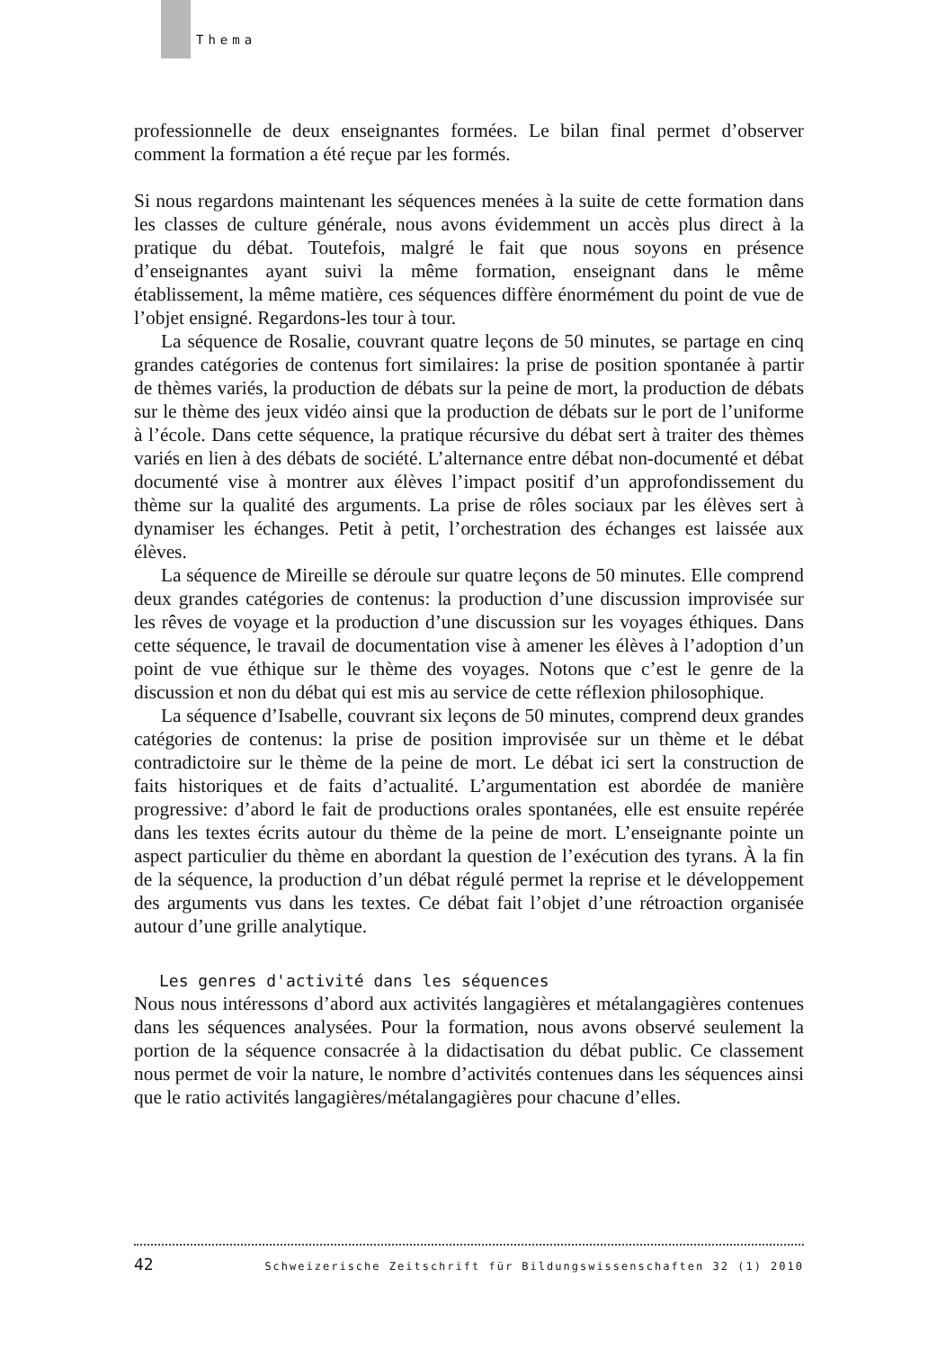Thema
professionnelle de deux enseignantes formées. Le bilan final permet d’observer comment la formation a été reçue par les formés.
Si nous regardons maintenant les séquences menées à la suite de cette formation dans les classes de culture générale, nous avons évidemment un accès plus direct à la pratique du débat. Toutefois, malgré le fait que nous soyons en présence d’enseignantes ayant suivi la même formation, enseignant dans le même établissement, la même matière, ces séquences diffère énormément du point de vue de l’objet ensigné. Regardons-les tour à tour.
La séquence de Rosalie, couvrant quatre leçons de 50 minutes, se partage en cinq grandes catégories de contenus fort similaires: la prise de position spontanée à partir de thèmes variés, la production de débats sur la peine de mort, la production de débats sur le thème des jeux vidéo ainsi que la production de débats sur le port de l’uniforme à l’école. Dans cette séquence, la pratique récursive du débat sert à traiter des thèmes variés en lien à des débats de société. L’alternance entre débat non-documenté et débat documenté vise à montrer aux élèves l’impact positif d’un approfondissement du thème sur la qualité des arguments. La prise de rôles sociaux par les élèves sert à dynamiser les échanges. Petit à petit, l’orchestration des échanges est laissée aux élèves.
La séquence de Mireille se déroule sur quatre leçons de 50 minutes. Elle comprend deux grandes catégories de contenus: la production d’une discussion improvisée sur les rêves de voyage et la production d’une discussion sur les voyages éthiques. Dans cette séquence, le travail de documentation vise à amener les élèves à l’adoption d’un point de vue éthique sur le thème des voyages. Notons que c’est le genre de la discussion et non du débat qui est mis au service de cette réflexion philosophique.
La séquence d’Isabelle, couvrant six leçons de 50 minutes, comprend deux grandes catégories de contenus: la prise de position improvisée sur un thème et le débat contradictoire sur le thème de la peine de mort. Le débat ici sert la construction de faits historiques et de faits d’actualité. L’argumentation est abordée de manière progressive: d’abord le fait de productions orales spontanées, elle est ensuite repérée dans les textes écrits autour du thème de la peine de mort. L’enseignante pointe un aspect particulier du thème en abordant la question de l’exécution des tyrans. À la fin de la séquence, la production d’un débat régulé permet la reprise et le développement des arguments vus dans les textes. Ce débat fait l’objet d’une rétroaction organisée autour d’une grille analytique.
Les genres d'activité dans les séquences
Nous nous intéressons d’abord aux activités langagières et métalangagières contenues dans les séquences analysées. Pour la formation, nous avons observé seulement la portion de la séquence consacrée à la didactisation du débat public. Ce classement nous permet de voir la nature, le nombre d’activités contenues dans les séquences ainsi que le ratio activités langagières/métalangagières pour chacune d’elles.
42 Schweizerische Zeitschrift für Bildungswissenschaften 32 (1) 2010